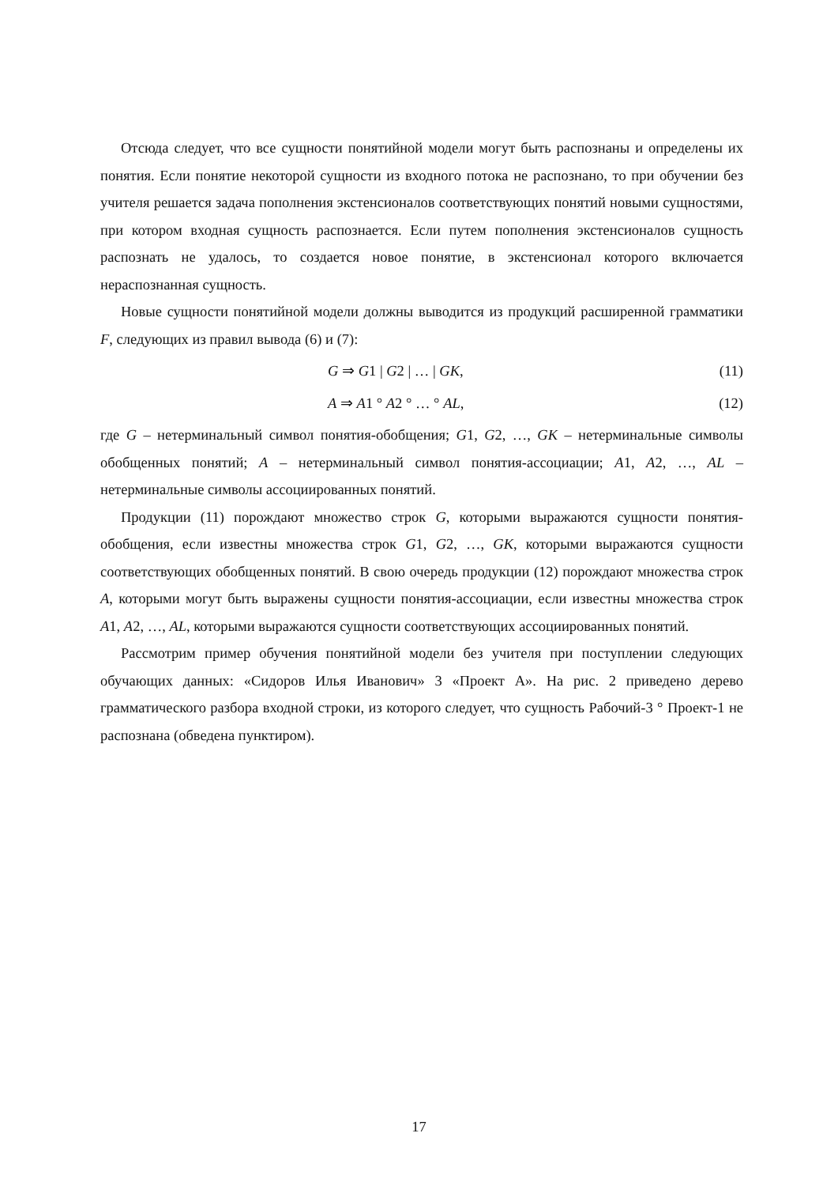Отсюда следует, что все сущности понятийной модели могут быть распознаны и определены их понятия. Если понятие некоторой сущности из входного потока не распознано, то при обучении без учителя решается задача пополнения экстенсионалов соответствующих понятий новыми сущностями, при котором входная сущность распознается. Если путем пополнения экстенсионалов сущность распознать не удалось, то создается новое понятие, в экстенсионал которого включается нераспознанная сущность.
Новые сущности понятийной модели должны выводится из продукций расширенной грамматики F, следующих из правил вывода (6) и (7):
G ⇒ G1 | G2 | … | GK, (11)
A ⇒ A1 ° A2 ° … ° AL, (12)
где G – нетерминальный символ понятия-обобщения; G1, G2, …, GK – нетерминальные символы обобщенных понятий; A – нетерминальный символ понятия-ассоциации; A1, A2, …, AL – нетерминальные символы ассоциированных понятий.
Продукции (11) порождают множество строк G, которыми выражаются сущности понятия-обобщения, если известны множества строк G1, G2, …, GK, которыми выражаются сущности соответствующих обобщенных понятий. В свою очередь продукции (12) порождают множества строк A, которыми могут быть выражены сущности понятия-ассоциации, если известны множества строк A1, A2, …, AL, которыми выражаются сущности соответствующих ассоциированных понятий.
Рассмотрим пример обучения понятийной модели без учителя при поступлении следующих обучающих данных: «Сидоров Илья Иванович» 3 «Проект А». На рис. 2 приведено дерево грамматического разбора входной строки, из которого следует, что сущность Рабочий-3 ° Проект-1 не распознана (обведена пунктиром).
17